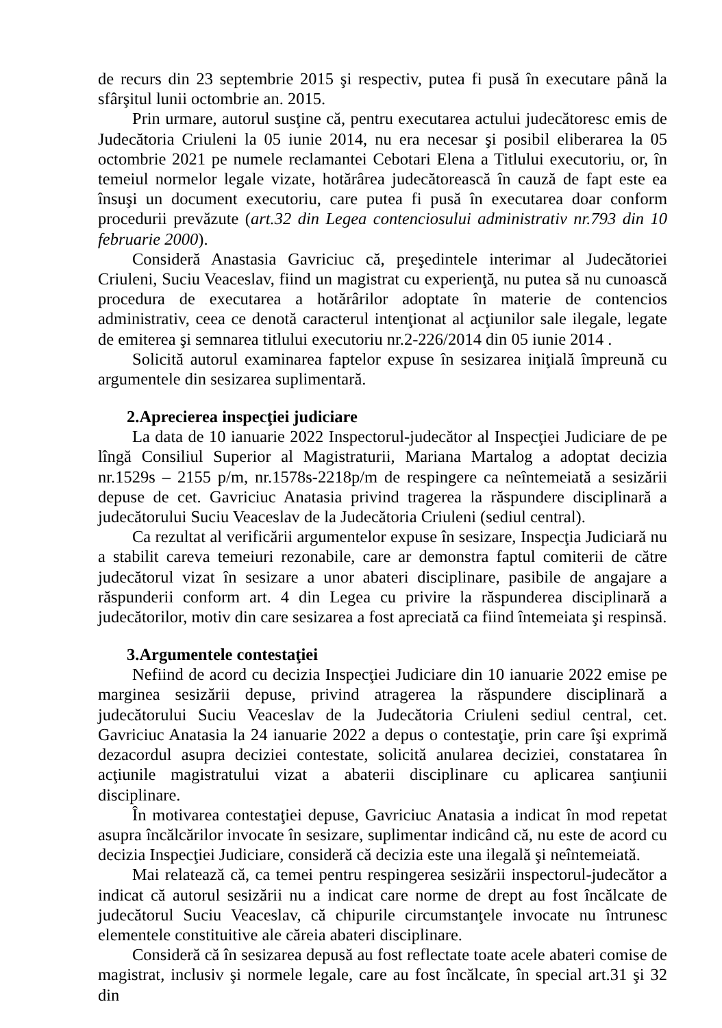de recurs din 23 septembrie 2015 şi respectiv, putea fi pusă în executare până la sfârşitul lunii octombrie an. 2015.
Prin urmare, autorul susţine că, pentru executarea actului judecătoresc emis de Judecătoria Criuleni la 05 iunie 2014, nu era necesar şi posibil eliberarea la 05 octombrie 2021 pe numele reclamantei Cebotari Elena a Titlului executoriu, or, în temeiul normelor legale vizate, hotărârea judecătorească în cauză de fapt este ea însuşi un document executoriu, care putea fi pusă în executarea doar conform procedurii prevăzute (art.32 din Legea contenciosului administrativ nr.793 din 10 februarie 2000).
Consideră Anastasia Gavriciuc că, preşedintele interimar al Judecătoriei Criuleni, Suciu Veaceslav, fiind un magistrat cu experienţă, nu putea să nu cunoască procedura de executarea a hotărârilor adoptate în materie de contencios administrativ, ceea ce denotă caracterul intenţionat al acţiunilor sale ilegale, legate de emiterea şi semnarea titlului executoriu nr.2-226/2014 din 05 iunie 2014 .
Solicită autorul examinarea faptelor expuse în sesizarea iniţială împreună cu argumentele din sesizarea suplimentară.
2.Aprecierea inspecţiei judiciare
La data de 10 ianuarie 2022 Inspectorul-judecător al Inspecţiei Judiciare de pe lîngă Consiliul Superior al Magistraturii, Mariana Martalog a adoptat decizia nr.1529s – 2155 p/m, nr.1578s-2218p/m de respingere ca neîntemeiată a sesizării depuse de cet. Gavriciuc Anatasia privind tragerea la răspundere disciplinară a judecătorului Suciu Veaceslav de la Judecătoria Criuleni (sediul central).
Ca rezultat al verificării argumentelor expuse în sesizare, Inspecţia Judiciară nu a stabilit careva temeiuri rezonabile, care ar demonstra faptul comiterii de către judecătorul vizat în sesizare a unor abateri disciplinare, pasibile de angajare a răspunderii conform art. 4 din Legea cu privire la răspunderea disciplinară a judecătorilor, motiv din care sesizarea a fost apreciată ca fiind întemeiata şi respinsă.
3.Argumentele contestaţiei
Nefiind de acord cu decizia Inspecţiei Judiciare din 10 ianuarie 2022 emise pe marginea sesizării depuse, privind atragerea la răspundere disciplinară a judecătorului Suciu Veaceslav de la Judecătoria Criuleni sediul central, cet. Gavriciuc Anatasia la 24 ianuarie 2022 a depus o contestaţie, prin care îşi exprimă dezacordul asupra deciziei contestate, solicită anularea deciziei, constatarea în acţiunile magistratului vizat a abaterii disciplinare cu aplicarea sanţiunii disciplinare.
În motivarea contestaţiei depuse, Gavriciuc Anatasia a indicat în mod repetat asupra încălcărilor invocate în sesizare, suplimentar indicând că, nu este de acord cu decizia Inspecţiei Judiciare, consideră că decizia este una ilegală şi neîntemeiată.
Mai relatează că, ca temei pentru respingerea sesizării inspectorul-judecător a indicat că autorul sesizării nu a indicat care norme de drept au fost încălcate de judecătorul Suciu Veaceslav, că chipurile circumstanţele invocate nu întrunesc elementele constituitive ale căreia abateri disciplinare.
Consideră că în sesizarea depusă au fost reflectate toate acele abateri comise de magistrat, inclusiv şi normele legale, care au fost încălcate, în special art.31 şi 32 din